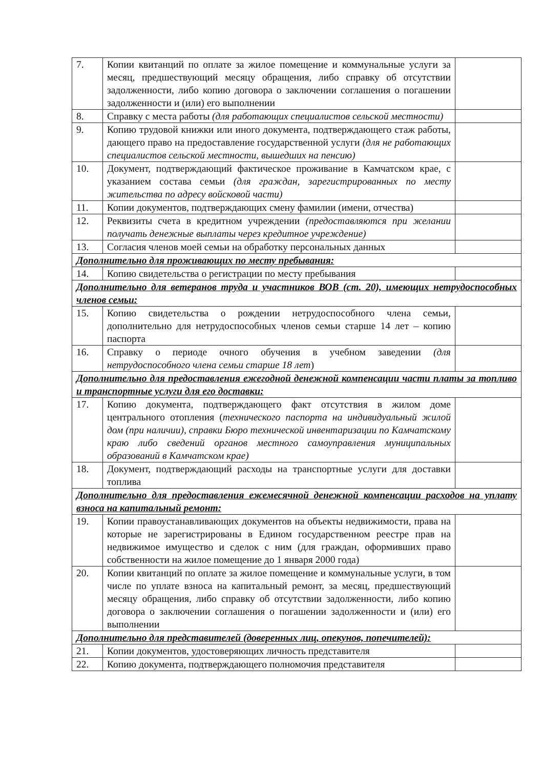| 7. | Копии квитанций по оплате за жилое помещение и коммунальные услуги за месяц, предшествующий месяцу обращения, либо справку об отсутствии задолженности, либо копию договора о заключении соглашения о погашении задолженности и (или) его выполнении | |
| 8. | Справку с места работы (для работающих специалистов сельской местности) | |
| 9. | Копию трудовой книжки или иного документа, подтверждающего стаж работы, дающего право на предоставление государственной услуги (для не работающих специалистов сельской местности, вышедших на пенсию) | |
| 10. | Документ, подтверждающий фактическое проживание в Камчатском крае, с указанием состава семьи (для граждан, зарегистрированных по месту жительства по адресу войсковой части) | |
| 11. | Копии документов, подтверждающих смену фамилии (имени, отчества) | |
| 12. | Реквизиты счета в кредитном учреждении (предоставляются при желании получать денежные выплаты через кредитное учреждение) | |
| 13. | Согласия членов моей семьи на обработку персональных данных | |
| Дополнительно для проживающих по месту пребывания: | | |
| 14. | Копию свидетельства о регистрации по месту пребывания | |
| Дополнительно для ветеранов труда и участников ВОВ (ст. 20), имеющих нетрудоспособных членов семьи: | | |
| 15. | Копию свидетельства о рождении нетрудоспособного члена семьи, дополнительно для нетрудоспособных членов семьи старше 14 лет – копию паспорта | |
| 16. | Справку о периоде очного обучения в учебном заведении (для нетрудоспособного члена семьи старше 18 лет ) | |
| Дополнительно для предоставления ежегодной денежной компенсации части платы за топливо и транспортные услуги для его доставки: | | |
| 17. | Копию документа, подтверждающего факт отсутствия в жилом доме центрального отопления ( технического паспорта на индивидуальный жилой дом (при наличии), справки Бюро технической инвентаризации по Камчатскому краю либо сведений органов местного самоуправления муниципальных образований в Камчатском крае) | |
| 18. | Документ, подтверждающий расходы на транспортные услуги для доставки топлива | |
| Дополнительно для предоставления ежемесячной денежной компенсации расходов на уплату взноса на капитальный ремонт: | | |
| 19. | Копии правоустанавливающих документов на объекты недвижимости, права на которые не зарегистрированы в Едином государственном реестре прав на недвижимое имущество и сделок с ним (для граждан, оформивших право собственности на жилое помещение до 1 января 2000 года) | |
| 20. | Копии квитанций по оплате за жилое помещение и коммунальные услуги, в том числе по уплате взноса на капитальный ремонт, за месяц, предшествующий месяцу обращения, либо справку об отсутствии задолженности, либо копию договора о заключении соглашения о погашении задолженности и (или) его выполнении | |
| Дополнительно для представителей (доверенных лиц, опекунов, попечителей): | | |
| 21. | Копии документов, удостоверяющих личность представителя | |
| 22. | Копию документа, подтверждающего полномочия представителя | |